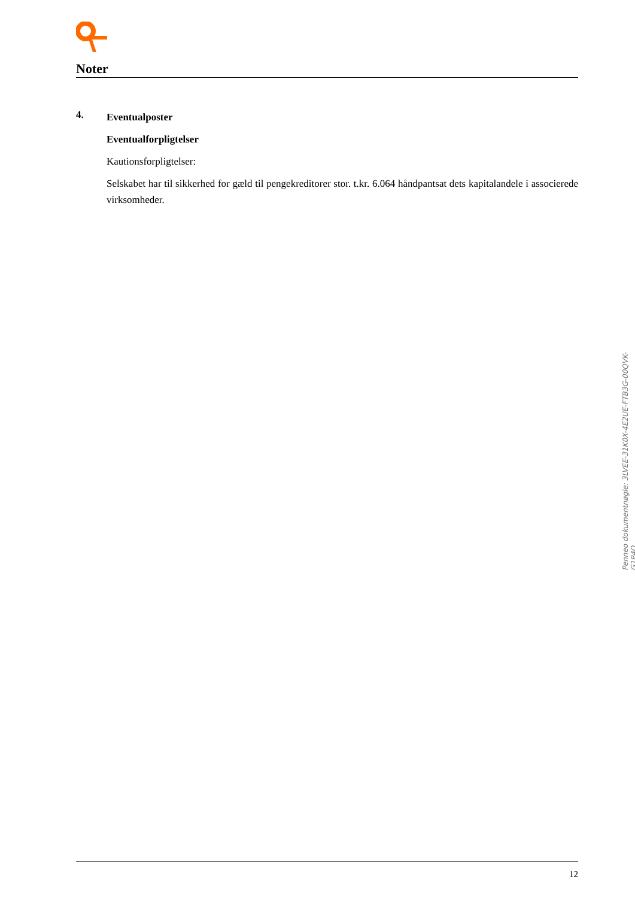Noter
4.
Eventualposter
Eventualforpligtelser
Kautionsforpligtelser:
Selskabet har til sikkerhed for gæld til pengekreditorer stor. t.kr. 6.064 håndpantsat dets kapitalandele i associerede virksomheder.
Penneo dokumentnøgle: 3LVEE-31K0X-4E2UE-FTB3G-00QVK-G1P4Q
12